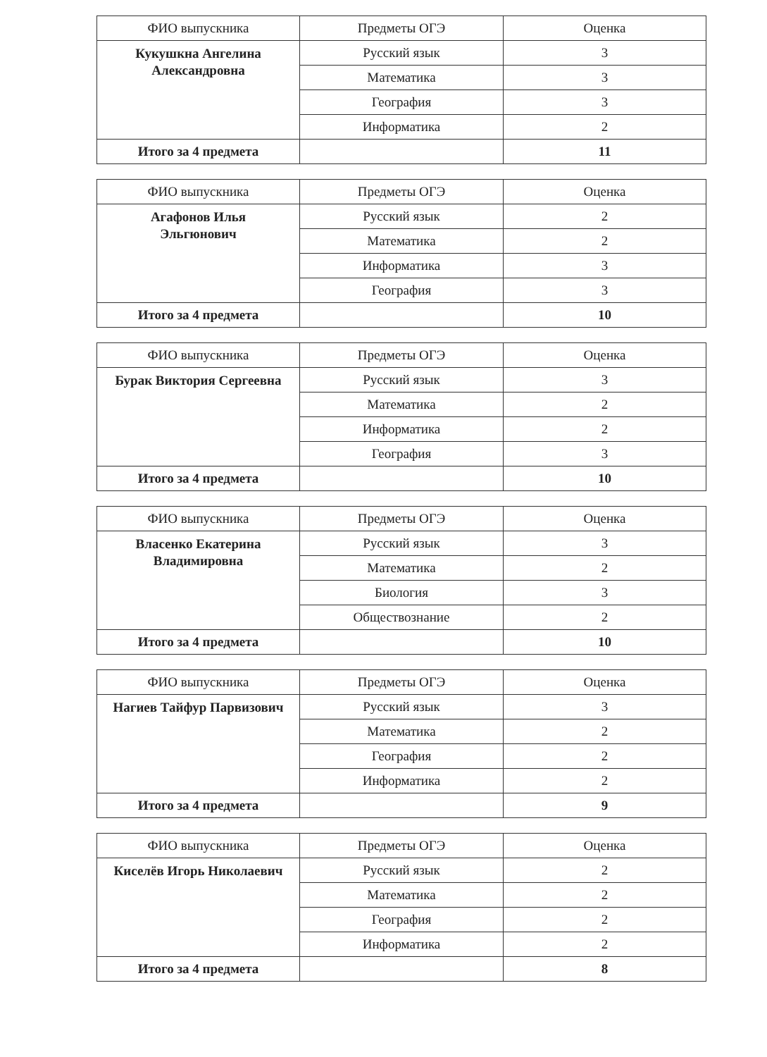| ФИО выпускника | Предметы ОГЭ | Оценка |
| --- | --- | --- |
| Кукушкна Ангелина Александровна | Русский язык | 3 |
| | Математика | 3 |
| | География | 3 |
| | Информатика | 2 |
| Итого за 4 предмета | | 11 |
| ФИО выпускника | Предметы ОГЭ | Оценка |
| --- | --- | --- |
| Агафонов Илья Эльгюнович | Русский язык | 2 |
| | Математика | 2 |
| | Информатика | 3 |
| | География | 3 |
| Итого за 4 предмета | | 10 |
| ФИО выпускника | Предметы ОГЭ | Оценка |
| --- | --- | --- |
| Бурак Виктория Сергеевна | Русский язык | 3 |
| | Математика | 2 |
| | Информатика | 2 |
| | География | 3 |
| Итого за 4 предмета | | 10 |
| ФИО выпускника | Предметы ОГЭ | Оценка |
| --- | --- | --- |
| Власенко Екатерина Владимировна | Русский язык | 3 |
| | Математика | 2 |
| | Биология | 3 |
| | Обществознание | 2 |
| Итого за 4 предмета | | 10 |
| ФИО выпускника | Предметы ОГЭ | Оценка |
| --- | --- | --- |
| Нагиев Тайфур Парвизович | Русский язык | 3 |
| | Математика | 2 |
| | География | 2 |
| | Информатика | 2 |
| Итого за 4 предмета | | 9 |
| ФИО выпускника | Предметы ОГЭ | Оценка |
| --- | --- | --- |
| Киселёв Игорь Николаевич | Русский язык | 2 |
| | Математика | 2 |
| | География | 2 |
| | Информатика | 2 |
| Итого за 4 предмета | | 8 |